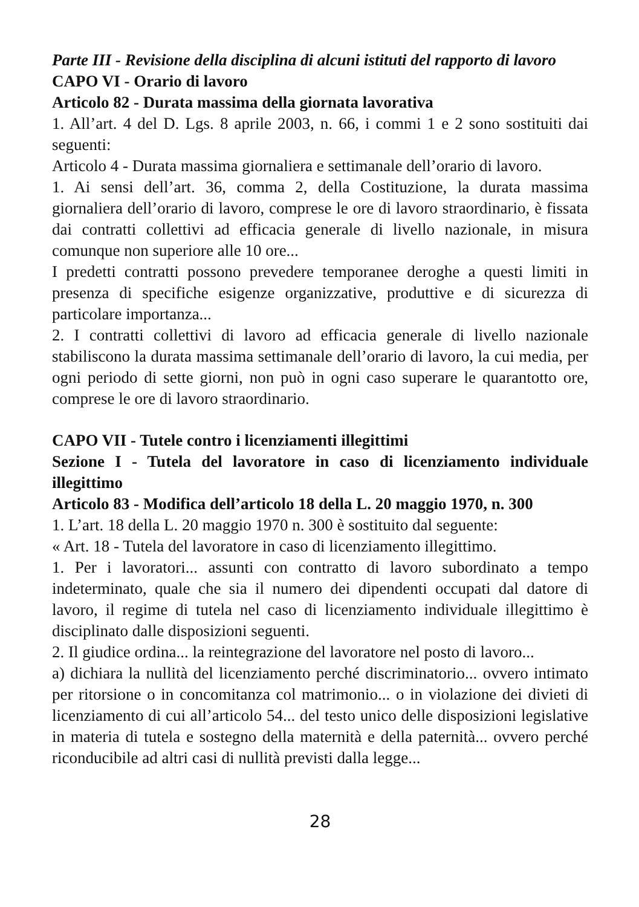Parte III - Revisione della disciplina di alcuni istituti del rapporto di lavoro
CAPO VI - Orario di lavoro
Articolo 82 - Durata massima della giornata lavorativa
1. All’art. 4 del D. Lgs. 8 aprile 2003, n. 66, i commi 1 e 2 sono sostituiti dai seguenti:
Articolo 4 - Durata massima giornaliera e settimanale dell’orario di lavoro.
1. Ai sensi dell’art. 36, comma 2, della Costituzione, la durata massima giornaliera dell’orario di lavoro, comprese le ore di lavoro straordinario, è fissata dai contratti collettivi ad efficacia generale di livello nazionale, in misura comunque non superiore alle 10 ore...
I predetti contratti possono prevedere temporanee deroghe a questi limiti in presenza di specifiche esigenze organizzative, produttive e di sicurezza di particolare importanza...
2. I contratti collettivi di lavoro ad efficacia generale di livello nazionale stabiliscono la durata massima settimanale dell’orario di lavoro, la cui media, per ogni periodo di sette giorni, non può in ogni caso superare le quarantotto ore, comprese le ore di lavoro straordinario.
CAPO VII - Tutele contro i licenziamenti illegittimi
Sezione I - Tutela del lavoratore in caso di licenziamento individuale illegittimo
Articolo 83 - Modifica dell’articolo 18 della L. 20 maggio 1970, n. 300
1. L’art. 18 della L. 20 maggio 1970 n. 300 è sostituito dal seguente:
« Art. 18 - Tutela del lavoratore in caso di licenziamento illegittimo.
1. Per i lavoratori... assunti con contratto di lavoro subordinato a tempo indeterminato, quale che sia il numero dei dipendenti occupati dal datore di lavoro, il regime di tutela nel caso di licenziamento individuale illegittimo è disciplinato dalle disposizioni seguenti.
2. Il giudice ordina... la reintegrazione del lavoratore nel posto di lavoro...
a) dichiara la nullità del licenziamento perché discriminatorio... ovvero intimato per ritorsione o in concomitanza col matrimonio... o in violazione dei divieti di licenziamento di cui all’articolo 54... del testo unico delle disposizioni legislative in materia di tutela e sostegno della maternità e della paternità... ovvero perché riconducibile ad altri casi di nullità previsti dalla legge...
28